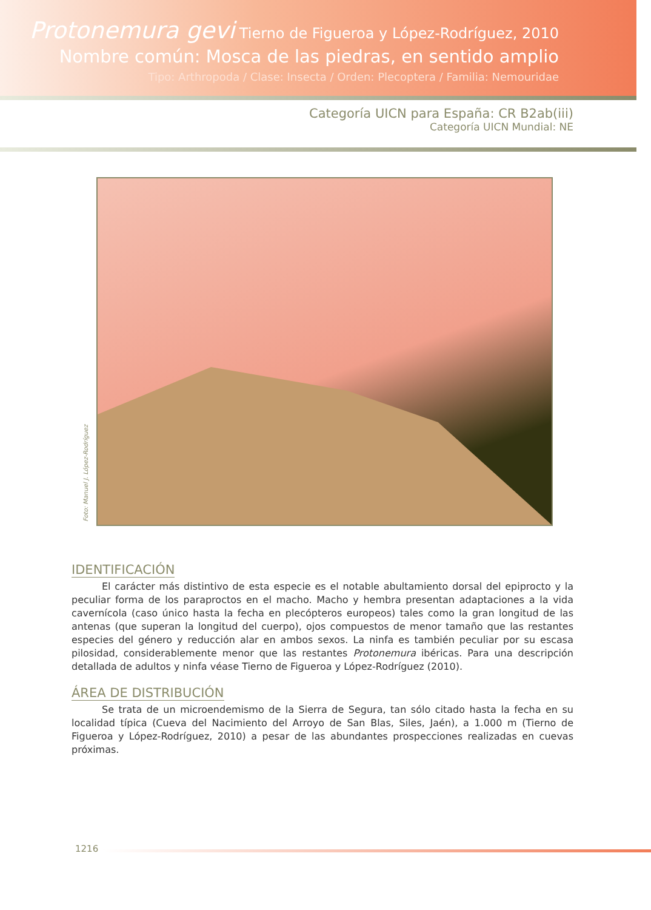Protonemura gevi Tierno de Figueroa y López-Rodríguez, 2010
Nombre común: Mosca de las piedras, en sentido amplio
Tipo: Arthropoda / Clase: Insecta / Orden: Plecoptera / Familia: Nemouridae
Categoría UICN para España: CR B2ab(iii)
Categoría UICN Mundial: NE
Foto: Manuel J. López-Rodríguez
IDENTIFICACIÓN
El carácter más distintivo de esta especie es el notable abultamiento dorsal del epiprocto y la peculiar forma de los paraproctos en el macho. Macho y hembra presentan adaptaciones a la vida cavernícola (caso único hasta la fecha en plecópteros europeos) tales como la gran longitud de las antenas (que superan la longitud del cuerpo), ojos compuestos de menor tamaño que las restantes especies del género y reducción alar en ambos sexos. La ninfa es también peculiar por su escasa pilosidad, considerablemente menor que las restantes Protonemura ibéricas. Para una descripción detallada de adultos y ninfa véase Tierno de Figueroa y López-Rodríguez (2010).
ÁREA DE DISTRIBUCIÓN
Se trata de un microendemismo de la Sierra de Segura, tan sólo citado hasta la fecha en su localidad típica (Cueva del Nacimiento del Arroyo de San Blas, Siles, Jaén), a 1.000 m (Tierno de Figueroa y López-Rodríguez, 2010) a pesar de las abundantes prospecciones realizadas en cuevas próximas.
1216